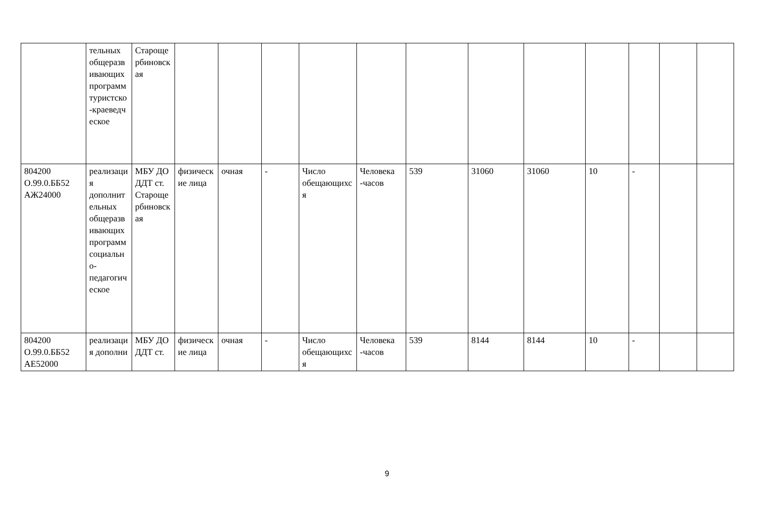| | тельных общеразвивающих программ туристско-краеведческое | Старощербиновская | | | | | | | | | | | | |
| 804200 О.99.0.ББ52 АЖ24000 | реализация дополнительных общеразвивающих программ социально-педагогическое | МБУ ДО ДДТ ст. Старощербиновская | физические лица | очная | - | Число обещающихся | Человека -часов | 539 | 31060 | 31060 | 10 | - | | |
| 804200 О.99.0.ББ52 АЕ52000 | реализация дополни | МБУ ДО ДДТ ст. | физические лица | очная | - | Число обещающихся | Человека -часов | 539 | 8144 | 8144 | 10 | - | | |
9